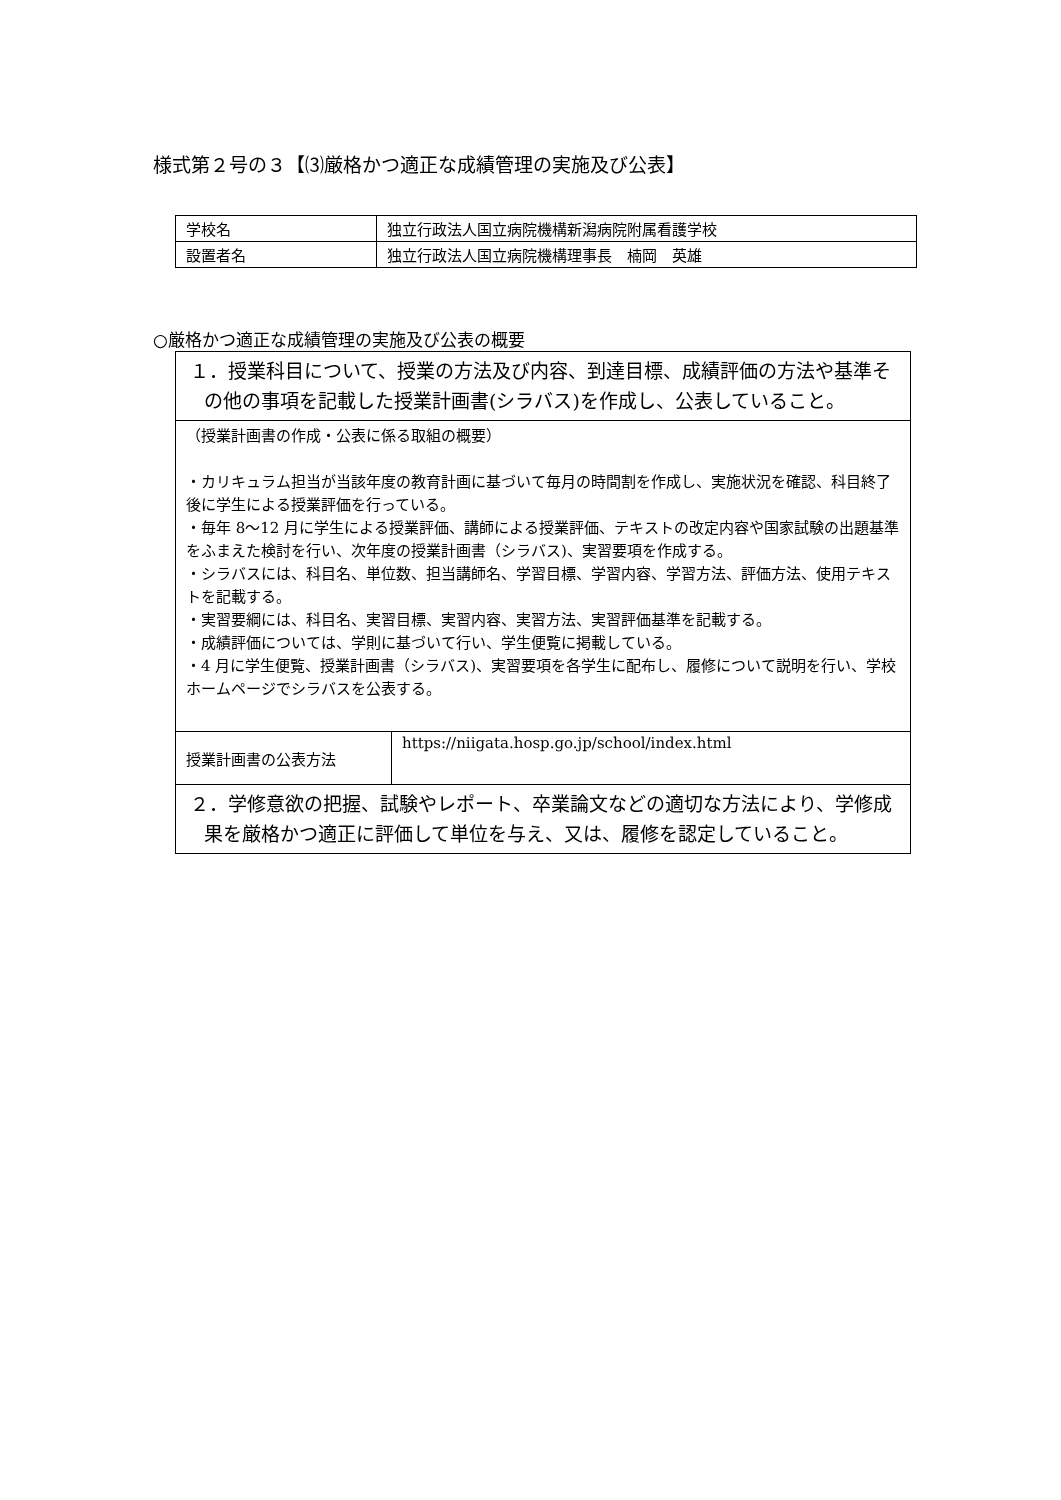様式第２号の３【⑶厳格かつ適正な成績管理の実施及び公表】
| 学校名 | 独立行政法人国立病院機構新潟病院附属看護学校 |
| 設置者名 | 独立行政法人国立病院機構理事長 楠岡 英雄 |
○厳格かつ適正な成績管理の実施及び公表の概要
| １．授業科目について、授業の方法及び内容、到達目標、成績評価の方法や基準その他の事項を記載した授業計画書(シラバス)を作成し、公表していること。 | |
| （授業計画書の作成・公表に係る取組の概要） ・カリキュラム担当が当該年度の教育計画に基づいて毎月の時間割を作成し、実施状況を確認、科目終了後に学生による授業評価を行っている。 ・毎年 8～12 月に学生による授業評価、講師による授業評価、テキストの改定内容や国家試験の出題基準をふまえた検討を行い、次年度の授業計画書（シラバス)、実習要項を作成する。 ・シラバスには、科目名、単位数、担当講師名、学習目標、学習内容、学習方法、評価方法、使用テキストを記載する。 ・実習要綱には、科目名、実習目標、実習内容、実習方法、実習評価基準を記載する。 ・成績評価については、学則に基づいて行い、学生便覧に掲載している。 ・4 月に学生便覧、授業計画書（シラバス)、実習要項を各学生に配布し、履修について説明を行い、学校ホームページでシラバスを公表する。 | |
| 授業計画書の公表方法 | https://niigata.hosp.go.jp/school/index.html |
| ２．学修意欲の把握、試験やレポート、卒業論文などの適切な方法により、学修成果を厳格かつ適正に評価して単位を与え、又は、履修を認定していること。 | |